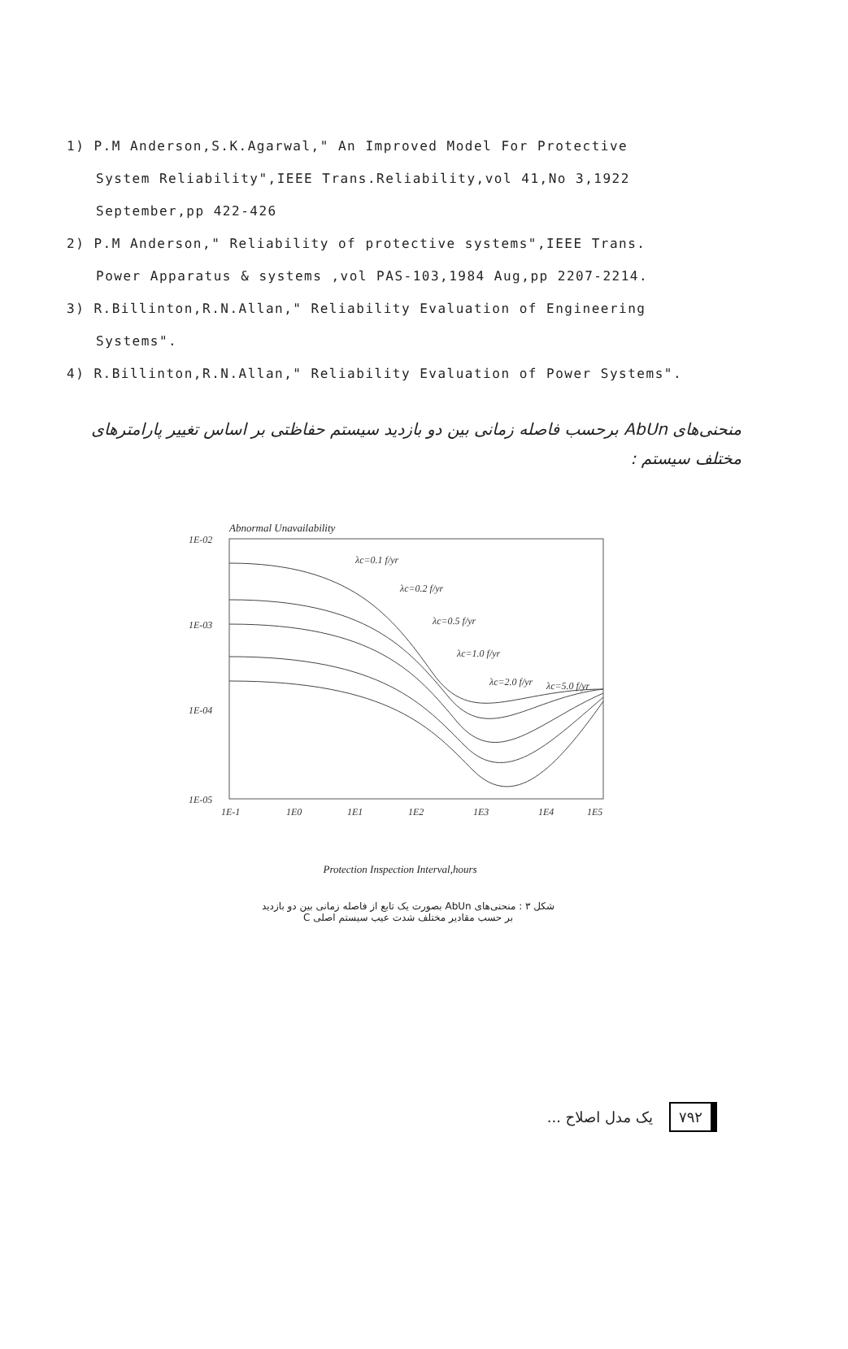1) P.M Anderson,S.K.Agarwal," An Improved Model For Protective
System Reliability",IEEE Trans.Reliability,vol 41,No 3,1922
September,pp 422-426
2) P.M Anderson," Reliability of protective systems",IEEE Trans.
Power Apparatus & systems ,vol PAS-103,1984 Aug,pp 2207-2214.
3) R.Billinton,R.N.Allan," Reliability Evaluation of Engineering
Systems".
4) R.Billinton,R.N.Allan," Reliability Evaluation of Power Systems".
منحنی‌های AbUn برحسب فاصله زمانی بین دو بازدید سیستم حفاظتی بر اساس تغییر پارامترهای مختلف سیستم :
Abnormal Unavailability
1E-02
1E-03
1E-04
1E-05
1E-1
1E0
1E1
1E2
1E3
1E4
1E5
λc=0.1 f/yr
λc=0.2 f/yr
λc=0.5 f/yr
λc=1.0 f/yr
λc=2.0 f/yr
λc=5.0 f/yr
Protection Inspection Interval,hours
شکل ۳ : منحنی‌های AbUn بصورت یک تابع از فاصله زمانی بین دو بازدید
بر حسب مقادیر مختلف شدت عیب سیستم اصلی C
۷۹۲ یک مدل اصلاح ...